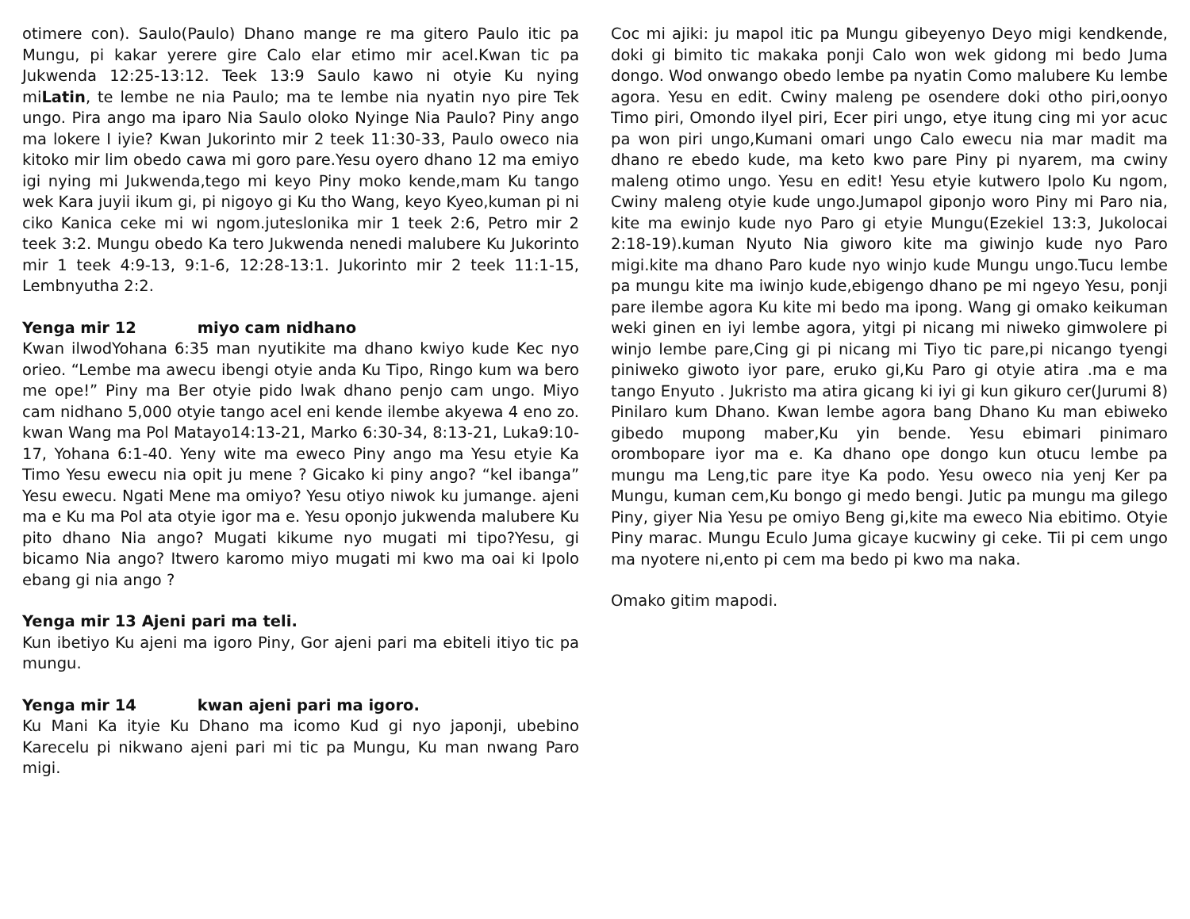otimere con). Saulo(Paulo) Dhano mange re ma gitero Paulo itic pa Mungu, pi kakar yerere gire Calo elar etimo mir acel.Kwan tic pa Jukwenda 12:25-13:12. Teek 13:9 Saulo kawo ni otyie Ku nying miLatin, te lembe ne nia Paulo; ma te lembe nia nyatin nyo pire Tek ungo. Pira ango ma iparo Nia Saulo oloko Nyinge Nia Paulo? Piny ango ma lokere I iyie? Kwan Jukorinto mir 2 teek 11:30-33, Paulo oweco nia kitoko mir lim obedo cawa mi goro pare.Yesu oyero dhano 12 ma emiyo igi nying mi Jukwenda,tego mi keyo Piny moko kende,mam Ku tango wek Kara juyii ikum gi, pi nigoyo gi Ku tho Wang, keyo Kyeo,kuman pi ni ciko Kanica ceke mi wi ngom.juteslonika mir 1 teek 2:6, Petro mir 2 teek 3:2. Mungu obedo Ka tero Jukwenda nenedi malubere Ku Jukorinto mir 1 teek 4:9-13, 9:1-6, 12:28-13:1. Jukorinto mir 2 teek 11:1-15, Lembnyutha 2:2.
Yenga mir 12 miyo cam nidhano
Kwan ilwodYohana 6:35 man nyutikite ma dhano kwiyo kude Kec nyo orieo. “Lembe ma awecu ibengi otyie anda Ku Tipo, Ringo kum wa bero me ope!” Piny ma Ber otyie pido lwak dhano penjo cam ungo. Miyo cam nidhano 5,000 otyie tango acel eni kende ilembe akyewa 4 eno zo. kwan Wang ma Pol Matayo14:13-21, Marko 6:30-34, 8:13-21, Luka9:10-17, Yohana 6:1-40. Yeny wite ma eweco Piny ango ma Yesu etyie Ka Timo Yesu ewecu nia opit ju mene ? Gicako ki piny ango? “kel ibanga” Yesu ewecu. Ngati Mene ma omiyo? Yesu otiyo niwok ku jumange. ajeni ma e Ku ma Pol ata otyie igor ma e. Yesu oponjo jukwenda malubere Ku pito dhano Nia ango? Mugati kikume nyo mugati mi tipo?Yesu, gi bicamo Nia ango? Itwero karomo miyo mugati mi kwo ma oai ki Ipolo ebang gi nia ango ?
Yenga mir 13 Ajeni pari ma teli.
Kun ibetiyo Ku ajeni ma igoro Piny, Gor ajeni pari ma ebiteli itiyo tic pa mungu.
Yenga mir 14 kwan ajeni pari ma igoro.
Ku Mani Ka ityie Ku Dhano ma icomo Kud gi nyo japonji, ubebino Karecelu pi nikwano ajeni pari mi tic pa Mungu, Ku man nwang Paro migi.
Coc mi ajiki: ju mapol itic pa Mungu gibeyenyo Deyo migi kendkende, doki gi bimito tic makaka ponji Calo won wek gidong mi bedo Juma dongo. Wod onwango obedo lembe pa nyatin Como malubere Ku lembe agora. Yesu en edit. Cwiny maleng pe osendere doki otho piri,oonyo Timo piri, Omondo ilyel piri, Ecer piri ungo, etye itung cing mi yor acuc pa won piri ungo,Kumani omari ungo Calo ewecu nia mar madit ma dhano re ebedo kude, ma keto kwo pare Piny pi nyarem, ma cwiny maleng otimo ungo. Yesu en edit! Yesu etyie kutwero Ipolo Ku ngom, Cwiny maleng otyie kude ungo.Jumapol giponjo woro Piny mi Paro nia, kite ma ewinjo kude nyo Paro gi etyie Mungu(Ezekiel 13:3, Jukolocai 2:18-19).kuman Nyuto Nia giworo kite ma giwinjo kude nyo Paro migi.kite ma dhano Paro kude nyo winjo kude Mungu ungo.Tucu lembe pa mungu kite ma iwinjo kude,ebigengo dhano pe mi ngeyo Yesu, ponji pare ilembe agora Ku kite mi bedo ma ipong. Wang gi omako keikuman weki ginen en iyi lembe agora, yitgi pi nicang mi niweko gimwolere pi winjo lembe pare,Cing gi pi nicang mi Tiyo tic pare,pi nicango tyengi piniweko giwoto iyor pare, eruko gi,Ku Paro gi otyie atira .ma e ma tango Enyuto . Jukristo ma atira gicang ki iyi gi kun gikuro cer(Jurumi 8) Pinilaro kum Dhano. Kwan lembe agora bang Dhano Ku man ebiweko gibedo mupong maber,Ku yin bende. Yesu ebimari pinimaro orombopare iyor ma e. Ka dhano ope dongo kun otucu lembe pa mungu ma Leng,tic pare itye Ka podo. Yesu oweco nia yenj Ker pa Mungu, kuman cem,Ku bongo gi medo bengi. Jutic pa mungu ma gilego Piny, giyer Nia Yesu pe omiyo Beng gi,kite ma eweco Nia ebitimo. Otyie Piny marac. Mungu Eculo Juma gicaye kucwiny gi ceke. Tii pi cem ungo ma nyotere ni,ento pi cem ma bedo pi kwo ma naka.
Omako gitim mapodi.